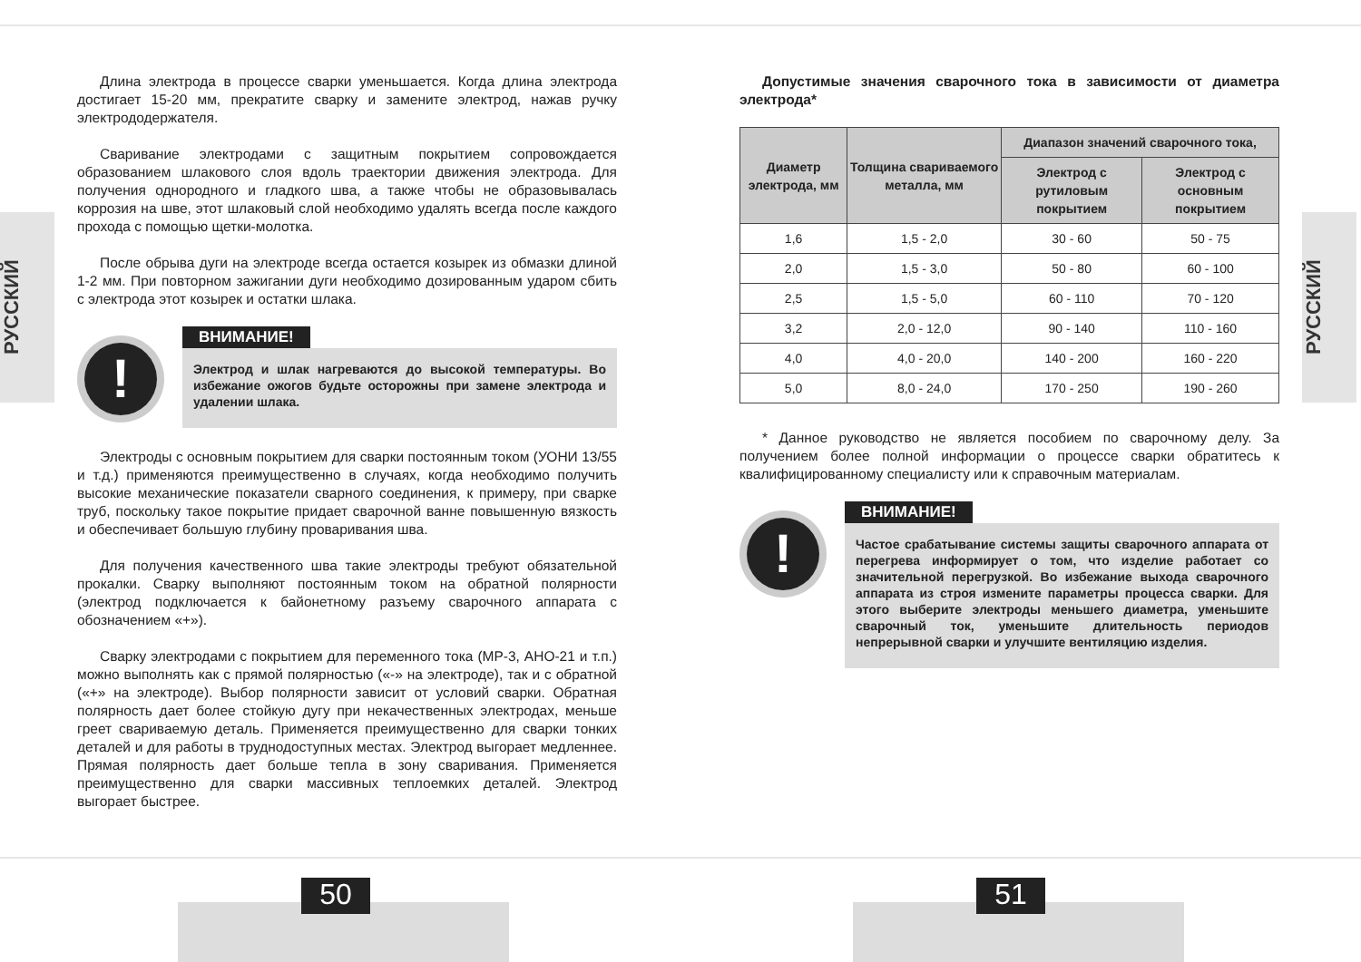РУССКИЙ
Длина электрода в процессе сварки уменьшается. Когда длина электрода достигает 15-20 мм, прекратите сварку и замените электрод, нажав ручку электрододержателя.
Сваривание электродами с защитным покрытием сопровождается образованием шлакового слоя вдоль траектории движения электрода. Для получения однородного и гладкого шва, а также чтобы не образовывалась коррозия на шве, этот шлаковый слой необходимо удалять всегда после каждого прохода с помощью щетки-молотка.
После обрыва дуги на электроде всегда остается козырек из обмазки длиной 1-2 мм. При повторном зажигании дуги необходимо дозированным ударом сбить с электрода этот козырек и остатки шлака.
!
ВНИМАНИЕ!
Электрод и шлак нагреваются до высокой температуры. Во избежание ожогов будьте осторожны при замене электрода и удалении шлака.
Электроды с основным покрытием для сварки постоянным током (УОНИ 13/55 и т.д.) применяются преимущественно в случаях, когда необходимо получить высокие механические показатели сварного соединения, к примеру, при сварке труб, поскольку такое покрытие придает сварочной ванне повышенную вязкость и обеспечивает большую глубину проваривания шва.
Для получения качественного шва такие электроды требуют обязательной прокалки. Сварку выполняют постоянным током на обратной полярности (электрод подключается к байонетному разъему сварочного аппарата с обозначением «+»).
Сварку электродами с покрытием для переменного тока (МР-3, АНО-21 и т.п.) можно выполнять как с прямой полярностью («-» на электроде), так и с обратной («+» на электроде). Выбор полярности зависит от условий сварки. Обратная полярность дает более стойкую дугу при некачественных электродах, меньше греет свариваемую деталь. Применяется преимущественно для сварки тонких деталей и для работы в труднодоступных местах. Электрод выгорает медленнее. Прямая полярность дает больше тепла в зону сваривания. Применяется преимущественно для сварки массивных теплоемких деталей. Электрод выгорает быстрее.
Допустимые значения сварочного тока в зависимости от диаметра электрода*
| Диаметр электрода, мм | Толщина свариваемого металла, мм | Диапазон значений сварочного тока, | |
| --- | --- | --- | --- |
| | | Электрод с рутиловым покрытием | Электрод с основным покрытием |
| 1,6 | 1,5 - 2,0 | 30 - 60 | 50 - 75 |
| 2,0 | 1,5 - 3,0 | 50 - 80 | 60 - 100 |
| 2,5 | 1,5 - 5,0 | 60 - 110 | 70 - 120 |
| 3,2 | 2,0 - 12,0 | 90 - 140 | 110 - 160 |
| 4,0 | 4,0 - 20,0 | 140 - 200 | 160 - 220 |
| 5,0 | 8,0 - 24,0 | 170 - 250 | 190 - 260 |
* Данное руководство не является пособием по сварочному делу. За получением более полной информации о процессе сварки обратитесь к квалифицированному специалисту или к справочным материалам.
!
ВНИМАНИЕ!
Частое срабатывание системы защиты сварочного аппарата от перегрева информирует о том, что изделие работает со значительной перегрузкой. Во избежание выхода сварочного аппарата из строя измените параметры процесса сварки. Для этого выберите электроды меньшего диаметра, уменьшите сварочный ток, уменьшите длительность периодов непрерывной сварки и улучшите вентиляцию изделия.
РУССКИЙ
50 51